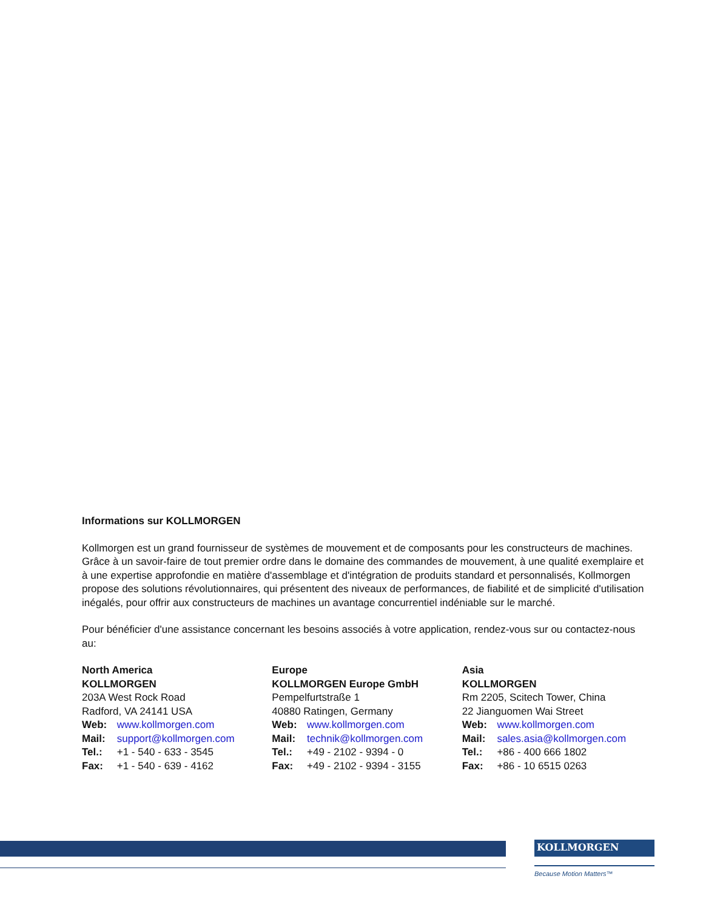Informations sur KOLLMORGEN
Kollmorgen est un grand fournisseur de systèmes de mouvement et de composants pour les constructeurs de machines. Grâce à un savoir-faire de tout premier ordre dans le domaine des commandes de mouvement, à une qualité exemplaire et à une expertise approfondie en matière d'assemblage et d'intégration de produits standard et personnalisés, Kollmorgen propose des solutions révolutionnaires, qui présentent des niveaux de performances, de fiabilité et de simplicité d'utilisation inégalés, pour offrir aux constructeurs de machines un avantage concurrentiel indéniable sur le marché.
Pour bénéficier d'une assistance concernant les besoins associés à votre application, rendez-vous sur ou contactez-nous au:
North America
KOLLMORGEN
203A West Rock Road
Radford, VA 24141 USA
Web: www.kollmorgen.com
Mail: support@kollmorgen.com
Tel.: +1 - 540 - 633 - 3545
Fax: +1 - 540 - 639 - 4162
Europe
KOLLMORGEN Europe GmbH
Pempelfurtstraße 1
40880 Ratingen, Germany
Web: www.kollmorgen.com
Mail: technik@kollmorgen.com
Tel.: +49 - 2102 - 9394 - 0
Fax: +49 - 2102 - 9394 - 3155
Asia
KOLLMORGEN
Rm 2205, Scitech Tower, China
22 Jianguomen Wai Street
Web: www.kollmorgen.com
Mail: sales.asia@kollmorgen.com
Tel.: +86 - 400 666 1802
Fax: +86 - 10 6515 0263
KOLLMORGEN
Because Motion Matters™